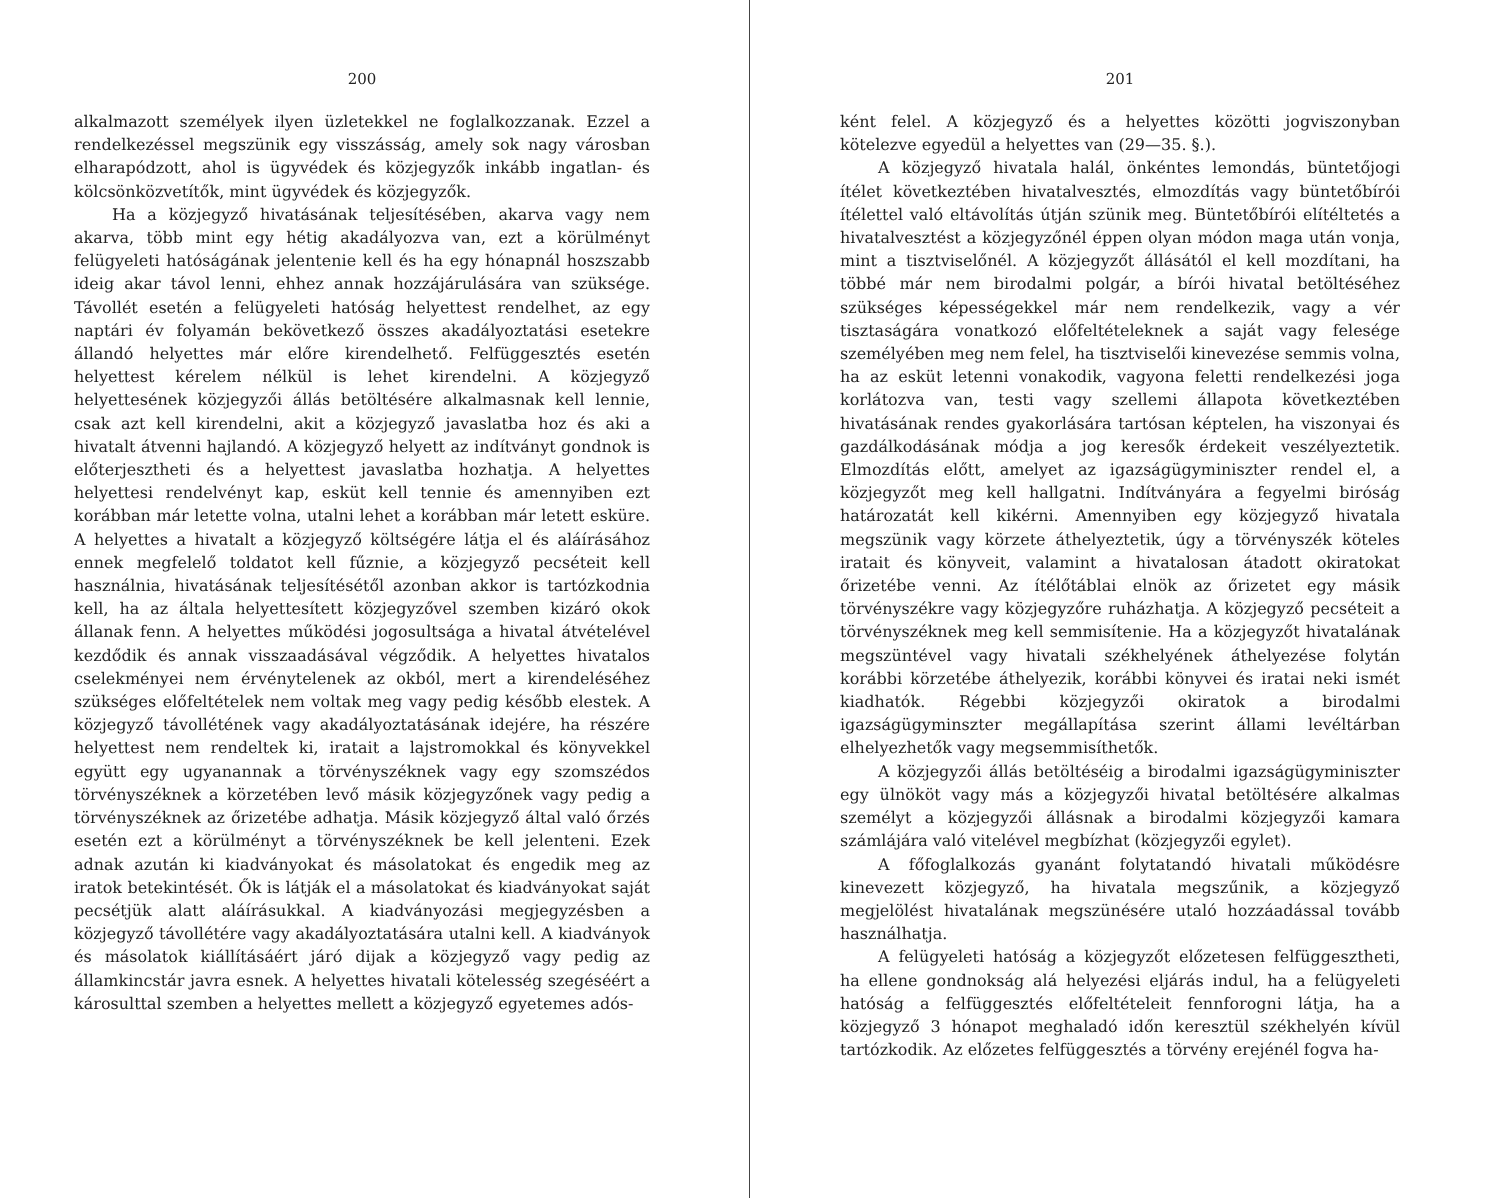200
alkalmazott személyek ilyen üzletekkel ne foglalkozzanak. Ezzel a rendelkezéssel megszünik egy visszásság, amely sok nagy városban elharapódzott, ahol is ügyvédek és közjegyzők inkább ingatlan- és kölcsönközvetítők, mint ügyvédek és közjegyzők.
Ha a közjegyző hivatásának teljesítésében, akarva vagy nem akarva, több mint egy hétig akadályozva van, ezt a körülményt felügyeleti hatóságának jelentenie kell és ha egy hónapnál hoszszabb ideig akar távol lenni, ehhez annak hozzájárulására van szüksége. Távollét esetén a felügyeleti hatóság helyettest rendelhet, az egy naptári év folyamán bekövetkező összes akadályoztatási esetekre állandó helyettes már előre kirendelhető. Felfüggesztés esetén helyettest kérelem nélkül is lehet kirendelni. A közjegyző helyettesének közjegyzői állás betöltésére alkalmasnak kell lennie, csak azt kell kirendelni, akit a közjegyző javaslatba hoz és aki a hivatalt átvenni hajlandó. A közjegyző helyett az indítványt gondnok is előterjesztheti és a helyettest javaslatba hozhatja. A helyettes helyettesi rendelvényt kap, esküt kell tennie és amennyiben ezt korábban már letette volna, utalni lehet a korábban már letett esküre. A helyettes a hivatalt a közjegyző költségére látja el és aláírásához ennek megfelelő toldatot kell fűznie, a közjegyző pecséteit kell használnia, hivatásának teljesítésétől azonban akkor is tartózkodnia kell, ha az általa helyettesített közjegyzővel szemben kizáró okok állanak fenn. A helyettes működési jogosultsága a hivatal átvételével kezdődik és annak visszaadásával végződik. A helyettes hivatalos cselekményei nem érvénytelenek az okból, mert a kirendeléséhez szükséges előfeltételek nem voltak meg vagy pedig később elestek. A közjegyző távollétének vagy akadályoztatásának idejére, ha részére helyettest nem rendeltek ki, iratait a lajstromokkal és könyvekkel együtt egy ugyanannak a törvényszéknek vagy egy szomszédos törvényszéknek a körzetében levő másik közjegyzőnek vagy pedig a törvényszéknek az őrizetébe adhatja. Másik közjegyző által való őrzés esetén ezt a körülményt a törvényszéknek be kell jelenteni. Ezek adnak azután ki kiadványokat és másolatokat és engedik meg az iratok betekintését. Ők is látják el a másolatokat és kiadványokat saját pecsétjük alatt aláírásukkal. A kiadványozási megjegyzésben a közjegyző távollétére vagy akadályoztatására utalni kell. A kiadványok és másolatok kiállításáért járó dijak a közjegyző vagy pedig az államkincstár javra esnek. A helyettes hivatali kötelesség szegéséért a károsulttal szemben a helyettes mellett a közjegyző egyetemes adós-
201
ként felel. A közjegyző és a helyettes közötti jogviszonyban kötelezve egyedül a helyettes van (29—35. §.).
A közjegyző hivatala halál, önkéntes lemondás, büntetőjogi ítélet következtében hivatalvesztés, elmozdítás vagy büntetőbírói ítélettel való eltávolítás útján szünik meg. Büntetőbírói elítéltetés a hivatalvesztést a közjegyzőnél éppen olyan módon maga után vonja, mint a tisztviselőnél. A közjegyzőt állásától el kell mozdítani, ha többé már nem birodalmi polgár, a bírói hivatal betöltéséhez szükséges képességekkel már nem rendelkezik, vagy a vér tisztaságára vonatkozó előfeltételeknek a saját vagy felesége személyében meg nem felel, ha tisztviselői kinevezése semmis volna, ha az esküt letenni vonakodik, vagyona feletti rendelkezési joga korlátozva van, testi vagy szellemi állapota következtében hivatásának rendes gyakorlására tartósan képtelen, ha viszonyai és gazdálkodásának módja a jog keresők érdekeit veszélyeztetik. Elmozdítás előtt, amelyet az igazságügyminiszter rendel el, a közjegyzőt meg kell hallgatni. Indítványára a fegyelmi biróság határozatát kell kikérni. Amennyiben egy közjegyző hivatala megszünik vagy körzete áthelyeztetik, úgy a törvényszék köteles iratait és könyveit, valamint a hivatalosan átadott okiratokat őrizetébe venni. Az ítélőtáblai elnök az őrizetet egy másik törvényszékre vagy közjegyzőre ruházhatja. A közjegyző pecséteit a törvényszéknek meg kell semmisítenie. Ha a közjegyzőt hivatalának megszüntével vagy hivatali székhelyének áthelyezése folytán korábbi körzetébe áthelyezik, korábbi könyvei és iratai neki ismét kiadhatók. Régebbi közjegyzői okiratok a birodalmi igazságügyminszter megállapítása szerint állami levéltárban elhelyezhetők vagy megsemmisíthetők.
A közjegyzői állás betöltéséig a birodalmi igazságügyminiszter egy ülnököt vagy más a közjegyzői hivatal betöltésére alkalmas személyt a közjegyzői állásnak a birodalmi közjegyzői kamara számlájára való vitelével megbízhat (közjegyzői egylet).
A főfoglalkozás gyanánt folytatandó hivatali működésre kinevezett közjegyző, ha hivatala megszűnik, a közjegyző megjelölést hivatalának megszünésére utaló hozzáadással tovább használhatja.
A felügyeleti hatóság a közjegyzőt előzetesen felfüggesztheti, ha ellene gondnokság alá helyezési eljárás indul, ha a felügyeleti hatóság a felfüggesztés előfeltételeit fennforogni látja, ha a közjegyző 3 hónapot meghaladó időn keresztül székhelyén kívül tartózkodik. Az előzetes felfüggesztés a törvény erejénél fogva ha-